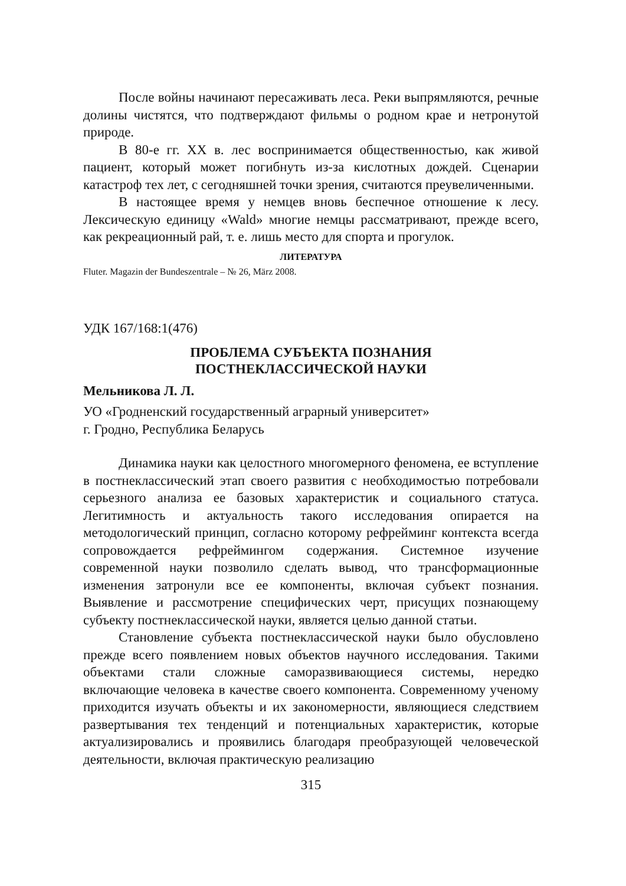После войны начинают пересаживать леса. Реки выпрямляются, речные долины чистятся, что подтверждают фильмы о родном крае и нетронутой природе.
В 80-е гг. XX в. лес воспринимается общественностью, как живой пациент, который может погибнуть из-за кислотных дождей. Сценарии катастроф тех лет, с сегодняшней точки зрения, считаются преувеличенными.
В настоящее время у немцев вновь беспечное отношение к лесу. Лексическую единицу «Wald» многие немцы рассматривают, прежде всего, как рекреационный рай, т. е. лишь место для спорта и прогулок.
ЛИТЕРАТУРА
Fluter. Magazin der Bundeszentrale – № 26, März 2008.
УДК 167/168:1(476)
ПРОБЛЕМА СУБЪЕКТА ПОЗНАНИЯ
ПОСТНЕКЛАССИЧЕСКОЙ НАУКИ
Мельникова Л. Л.
УО «Гродненский государственный аграрный университет»
г. Гродно, Республика Беларусь
Динамика науки как целостного многомерного феномена, ее вступление в постнеклассический этап своего развития с необходимостью потребовали серьезного анализа ее базовых характеристик и социального статуса. Легитимность и актуальность такого исследования опирается на методологический принцип, согласно которому рефрейминг контекста всегда сопровождается рефреймингом содержания. Системное изучение современной науки позволило сделать вывод, что трансформационные изменения затронули все ее компоненты, включая субъект познания. Выявление и рассмотрение специфических черт, присущих познающему субъекту постнеклассической науки, является целью данной статьи.
Становление субъекта постнеклассической науки было обусловлено прежде всего появлением новых объектов научного исследования. Такими объектами стали сложные саморазвивающиеся системы, нередко включающие человека в качестве своего компонента. Современному ученому приходится изучать объекты и их закономерности, являющиеся следствием развертывания тех тенденций и потенциальных характеристик, которые актуализировались и проявились благодаря преобразующей человеческой деятельности, включая практическую реализацию
315